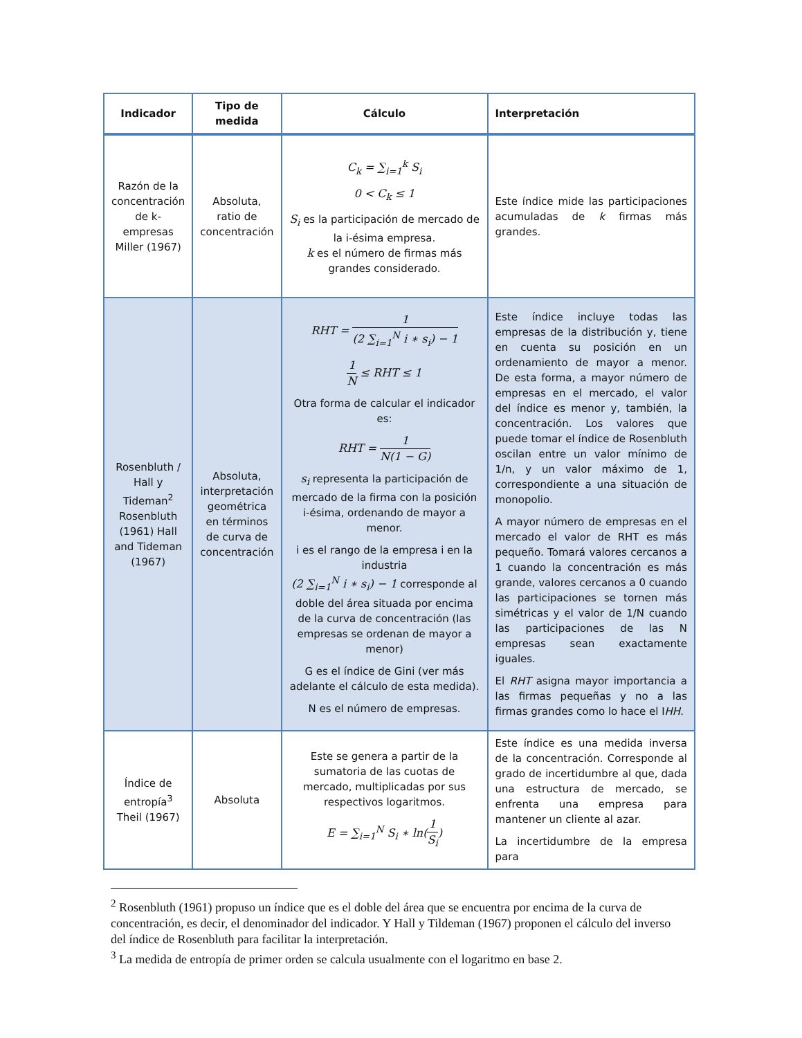| Indicador | Tipo de medida | Cálculo | Interpretación |
| --- | --- | --- | --- |
| Razón de la concentración de k-empresas Miller (1967) | Absoluta, ratio de concentración | C<sub>k</sub> = ∑<sub>i=1</sub><sup>k</sup> S<sub>i</sub> 0 < C<sub>k</sub> ≤ 1 S<sub>i</sub> es la participación de mercado de la i-ésima empresa. k es el número de firmas más grandes considerado. | Este índice mide las participaciones acumuladas de k firmas más grandes. |
| Rosenbluth / Hall y Tideman<sup>2</sup> Rosenbluth (1961) Hall and Tideman (1967) | Absoluta, interpretación geométrica en términos de curva de concentración | RHT = 1 (2 ∑<sub>i=1</sub><sup>N</sup> i ∗ s<sub>i</sub>) − 1 1 N ≤ RHT ≤ 1 Otra forma de calcular el indicador es: RHT = 1 N(1 − G) s<sub>i</sub> representa la participación de mercado de la firma con la posición i-ésima, ordenando de mayor a menor. i es el rango de la empresa i en la industria (2 ∑<sub>i=1</sub><sup>N</sup> i ∗ s<sub>i</sub>) − 1 corresponde al doble del área situada por encima de la curva de concentración (las empresas se ordenan de mayor a menor) G es el índice de Gini (ver más adelante el cálculo de esta medida). N es el número de empresas. | Este índice incluye todas las empresas de la distribución y, tiene en cuenta su posición en un ordenamiento de mayor a menor. De esta forma, a mayor número de empresas en el mercado, el valor del índice es menor y, también, la concentración. Los valores que puede tomar el índice de Rosenbluth oscilan entre un valor mínimo de 1/n, y un valor máximo de 1, correspondiente a una situación de monopolio. A mayor número de empresas en el mercado el valor de RHT es más pequeño. Tomará valores cercanos a 1 cuando la concentración es más grande, valores cercanos a 0 cuando las participaciones se tornen más simétricas y el valor de 1/N cuando las participaciones de las N empresas sean exactamente iguales. El RHT asigna mayor importancia a las firmas pequeñas y no a las firmas grandes como lo hace el I HH . |
| Índice de entropía<sup>3</sup> Theil (1967) | Absoluta | Este se genera a partir de la sumatoria de las cuotas de mercado, multiplicadas por sus respectivos logaritmos. E = ∑<sub>i=1</sub><sup>N</sup> S<sub>i</sub> ∗ ln( 1 S<sub>i</sub> ) | Este índice es una medida inversa de la concentración. Corresponde al grado de incertidumbre al que, dada una estructura de mercado, se enfrenta una empresa para mantener un cliente al azar. La incertidumbre de la empresa para |
<sup>2</sup> Rosenbluth (1961) propuso un índice que es el doble del área que se encuentra por encima de la curva de concentración, es decir, el denominador del indicador. Y Hall y Tildeman (1967) proponen el cálculo del inverso del índice de Rosenbluth para facilitar la interpretación.
<sup>3</sup> La medida de entropía de primer orden se calcula usualmente con el logaritmo en base 2.